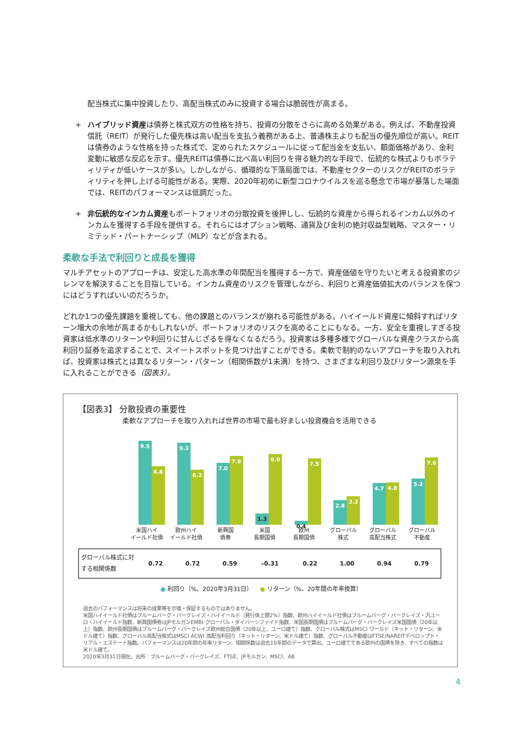配当株式に集中投資したり、高配当株式のみに投資する場合は脆弱性が高まる。
+ ハイブリッド資産は債券と株式双方の性格を持ち、投資の分散をさらに高める効果がある。例えば、不動産投資信託（REIT）が発行した優先株は高い配当を支払う義務がある上、普通株主よりも配当の優先順位が高い。REITは債券のような性格を持った株式で、定められたスケジュールに従って配当金を支払い、額面価格があり、金利変動に敏感な反応を示す。優先REITは債券に比べ高い利回りを得る魅力的な手段で、伝統的な株式よりもボラティリティが低いケースが多い。しかしながら、循環的な下落局面では、不動産セクターのリスクがREITのボラティリティを押し上げる可能性がある。実際、2020年初めに新型コロナウイルスを巡る懸念で市場が暴落した場面では、REITのパフォーマンスは低調だった。
+ 非伝統的なインカム資産もポートフォリオの分散投資を後押しし、伝統的な資産から得られるインカム以外のインカムを獲得する手段を提供する。それらにはオプション戦略、通貨及び金利の絶対収益型戦略、マスター・リミテッド・パートナーシップ（MLP）などが含まれる。
柔軟な手法で利回りと成長を獲得
マルチアセットのアプローチは、安定した高水準の年間配当を獲得する一方で、資産価値を守りたいと考える投資家のジレンマを解決することを目指している。インカム資産のリスクを管理しながら、利回りと資産価値拡大のバランスを保つにはどうすればいいのだろうか。
どれか1つの優先課題を重視しても、他の課題とのバランスが崩れる可能性がある。ハイイールド資産に傾斜すればリターン増大の余地が高まるかもしれないが、ポートフォリオのリスクを高めることにもなる。一方、安全を重視しすぎる投資家は低水準のリターンや利回りに甘んじざるを得なくなるだろう。投資家は多種多様でグローバルな資産クラスから高利回り証券を追求することで、スイートスポットを見つけ出すことができる。柔軟で制約のないアプローチを取り入れれば、投資家は株式とは異なるリターン・パターン（相関係数が1未満）を持つ、さまざまな利回り及びリターン源泉を手に入れることができる（図表3）。
【図表3】 分散投資の重要性
柔軟なアプローチを取り入れれば世界の市場で最も好ましい投資機会を活用できる
9.5
6.6
9.3
6.2
7.0
7.8
1.3
8.0
0.4
7.5
2.8
3.2
4.7
4.8
5.2
7.6
米国ハイ
イールド社債
欧州ハイ
イールド社債
新興国
債券
米国
長期国債
欧州
長期国債
グローバル
株式
グローバル
高配当株式
グローバル
不動産
| グローバル株式に対する相関係数 | 0.72 | 0.72 | 0.59 | –0.31 | 0.22 | 1.00 | 0.94 | 0.79 |
● 利回り（%、2020年3月31日） ● リターン（%、20年間の年率換算）
過去のパフォーマンスは将来の成果等を示唆・保証するものではありません。
米国ハイイールド社債はブルームバーグ・バークレイズ・ハイイールド（発行体上限2%）指数、欧州ハイイールド社債はブルームバーグ・バークレイズ・汎ユーロ・ハイイールド指数、新興国債券はJPモルガンEMBI グローバル・ダイバーシファイド指数、米国長期国債はブルームバーグ・バークレイズ米国国債（20年以上）指数、欧州長期国債はブルームバーグ・バークレイズ欧州総合国債（20年以上、ユーロ建て）指数、グローバル株式はMSCI ワールド（ネット・リターン、米ドル建て）指数、グローバル高配当株式はMSCI ACWI 高配当利回り（ネット・リターン、米ドル建て）指数、グローバル不動産はFTSE/NAREITデベロップト・リアル・エステート指数。パフォーマンスは20年間の年率リターン、相関係数は過去10年間のデータで算出。ユーロ建てである欧州の国債を除き、すべての指数は米ドル建て。
2020年3月31日現在。出所：ブルームバーグ・バークレイズ、FTSE、JPモルガン、MSCI、AB
4